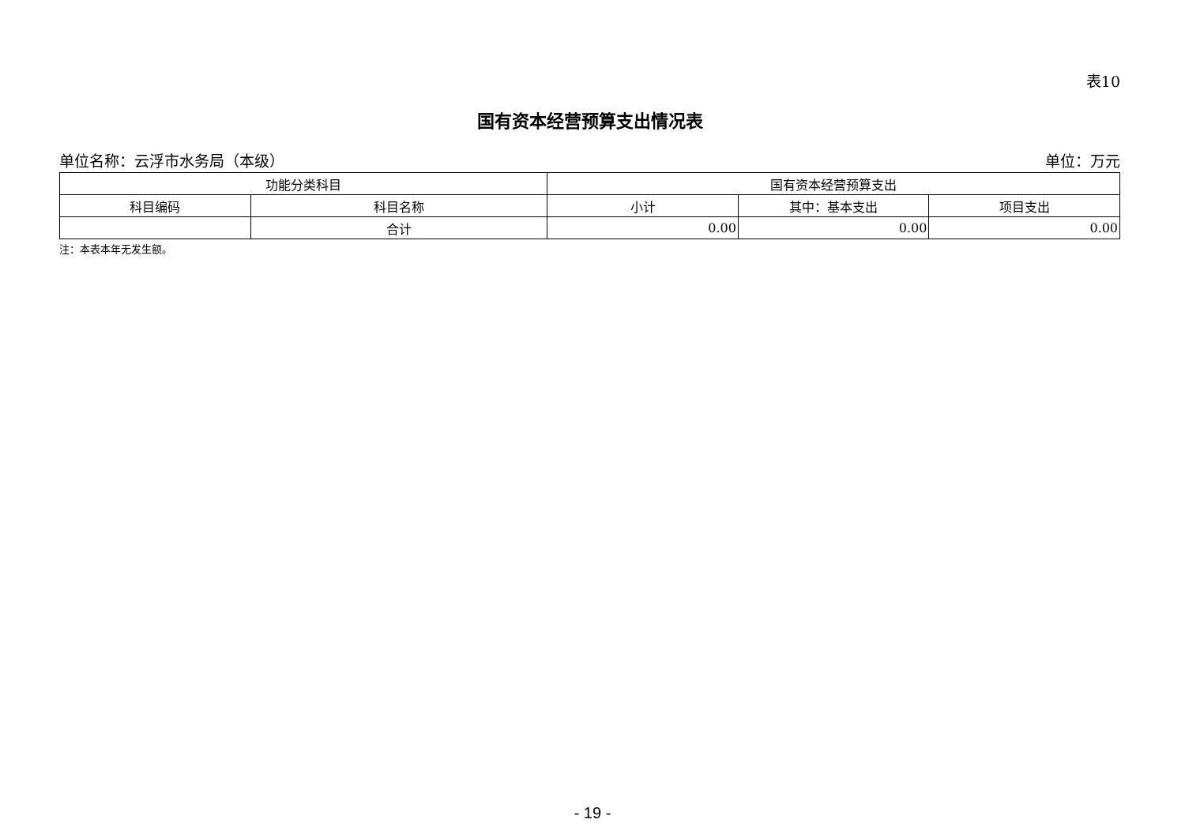表10
国有资本经营预算支出情况表
单位名称：云浮市水务局（本级） 单位：万元
| 功能分类科目 | | 国有资本经营预算支出 | | |
| --- | --- | --- | --- | --- |
| 科目编码 | 科目名称 | 小计 | 其中：基本支出 | 项目支出 |
| | 合计 | 0.00 | 0.00 | 0.00 |
注：本表本年无发生额。
- 19 -